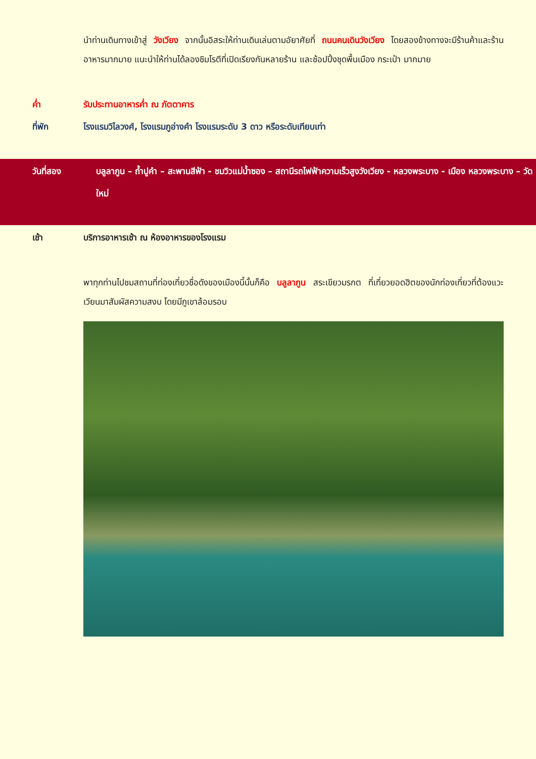นำท่านเดินทางเข้าสู่ วังเวียง จากนั้นอิสระให้ท่านเดินเล่นตามอัยาศัยที่ ถนนคนเดินวังเวียง โดยสองข้างทางจะมีร้านค้าและร้านอาหารมากมาย แนะนำให้ท่านได้ลองชิมโรตีที่เปิดเรียงกันหลายร้าน และช้อปปิ้งชุดพื้นเมือง กระเป๋า มากมาย
ค่ำ รับประทานอาหารค่ำ ณ ภัตตาคาร
ที่พัก โรงแรมวิไลวงศ์, โรงแรมภูอ่างคำ โรงแรมระดับ 3 ดาว หรือระดับเทียบเท่า
วันที่สอง บลูลาภูน – ถ้ำปูคำ – สะพานสีฟ้า - ชมวิวแม่น้ำซอง – สถานีรถไฟฟ้าความเร็วสูงวังเวียง - หลวงพระบาง - เมือง หลวงพระบาง – วัดใหม่
เช้า บริการอาหารเช้า ณ ห้องอาหารของโรงแรม
พาทุกท่านไปชมสถานที่ท่องเที่ยวชื่อดังของเมืองนี้นั้นก็คือ บลูลาภูน สระเขียวมรกต ที่เที่ยวยอดฮิตของนักท่องเที่ยวที่ต้องแวะเวียนมาสัมผัสความสงบ โดยมีภูเขาล้อมรอบ